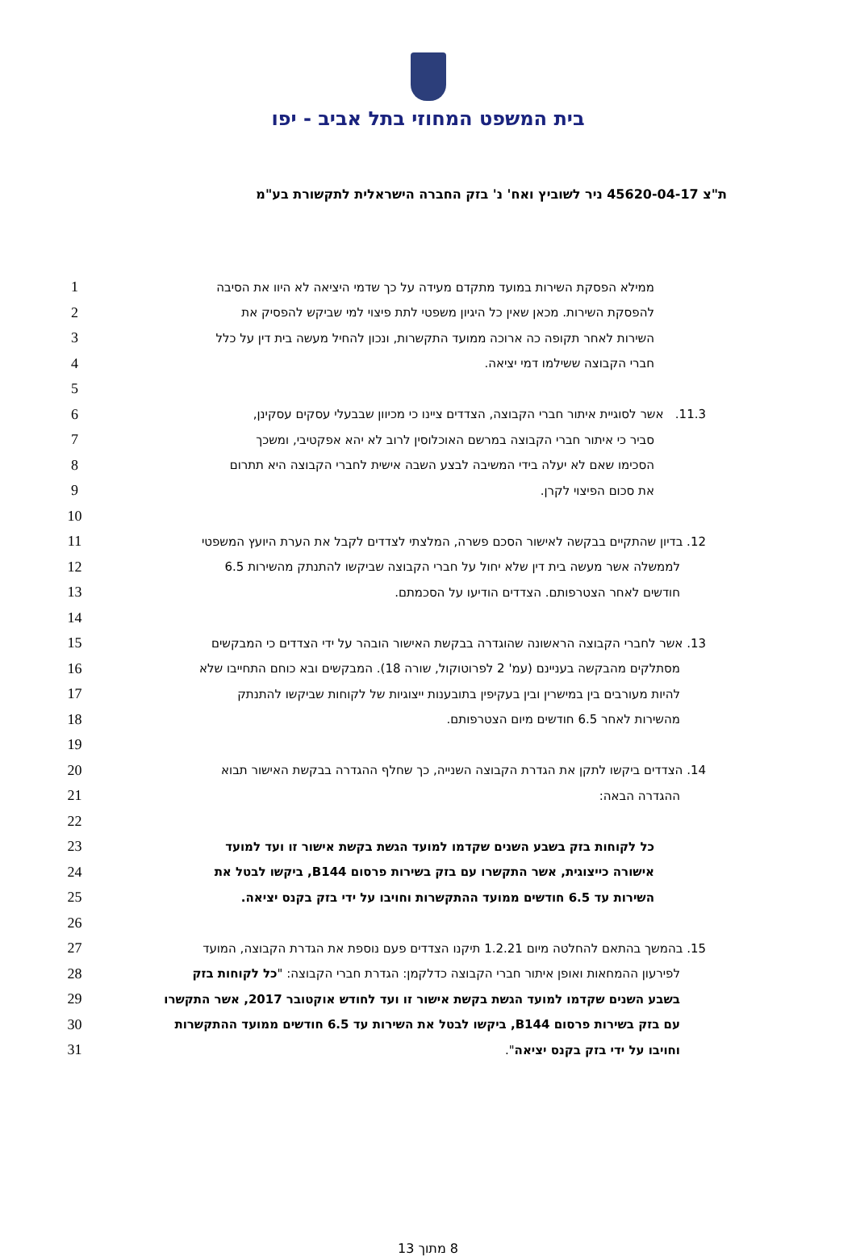בית המשפט המחוזי בתל אביב - יפו
ת"צ 45620-04-17 ניר לשוביץ ואח' נ' בזק החברה הישראלית לתקשורת בע"מ
1
ממילא הפסקת השירות במועד מתקדם מעידה על כך שדמי היציאה לא היוו את הסיבה
2
להפסקת השירות. מכאן שאין כל היגיון משפטי לתת פיצוי למי שביקש להפסיק את
3
השירות לאחר תקופה כה ארוכה ממועד התקשרות, ונכון להחיל מעשה בית דין על כלל
4
חברי הקבוצה ששילמו דמי יציאה.
5
6
11.3. אשר לסוגיית איתור חברי הקבוצה, הצדדים ציינו כי מכיוון שבבעלי עסקים עסקינן,
7
סביר כי איתור חברי הקבוצה במרשם האוכלוסין לרוב לא יהא אפקטיבי, ומשכך
8
הסכימו שאם לא יעלה בידי המשיבה לבצע השבה אישית לחברי הקבוצה היא תתרום
9
את סכום הפיצוי לקרן.
10
11
12. בדיון שהתקיים בבקשה לאישור הסכם פשרה, המלצתי לצדדים לקבל את הערת היועץ המשפטי
12
לממשלה אשר מעשה בית דין שלא יחול על חברי הקבוצה שביקשו להתנתק מהשירות 6.5
13
חודשים לאחר הצטרפותם. הצדדים הודיעו על הסכמתם.
14
15
13. אשר לחברי הקבוצה הראשונה שהוגדרה בבקשת האישור הובהר על ידי הצדדים כי המבקשים
16
מסתלקים מהבקשה בעניינם (עמ' 2 לפרוטוקול, שורה 18). המבקשים ובא כוחם התחייבו שלא
17
להיות מעורבים בין במישרין ובין בעקיפין בתובענות ייצוגיות של לקוחות שביקשו להתנתק
18
מהשירות לאחר 6.5 חודשים מיום הצטרפותם.
19
20
14. הצדדים ביקשו לתקן את הגדרת הקבוצה השנייה, כך שחלף ההגדרה בבקשת האישור תבוא
21
ההגדרה הבאה:
22
23
כל לקוחות בזק בשבע השנים שקדמו למועד הגשת בקשת אישור זו ועד למועד
24
אישורה כייצוגית, אשר התקשרו עם בזק בשירות פרסום B144, ביקשו לבטל את
25
השירות עד 6.5 חודשים ממועד ההתקשרות וחויבו על ידי בזק בקנס יציאה.
26
27
15. בהמשך בהתאם להחלטה מיום 1.2.21 תיקנו הצדדים פעם נוספת את הגדרת הקבוצה, המועד
28
לפירעון ההמחאות ואופן איתור חברי הקבוצה כדלקמן: הגדרת חברי הקבוצה: "כל לקוחות בזק
29
בשבע השנים שקדמו למועד הגשת בקשת אישור זו ועד לחודש אוקטובר 2017, אשר התקשרו
30
עם בזק בשירות פרסום B144, ביקשו לבטל את השירות עד 6.5 חודשים ממועד ההתקשרות
31
וחויבו על ידי בזק בקנס יציאה".
8 מתוך 13